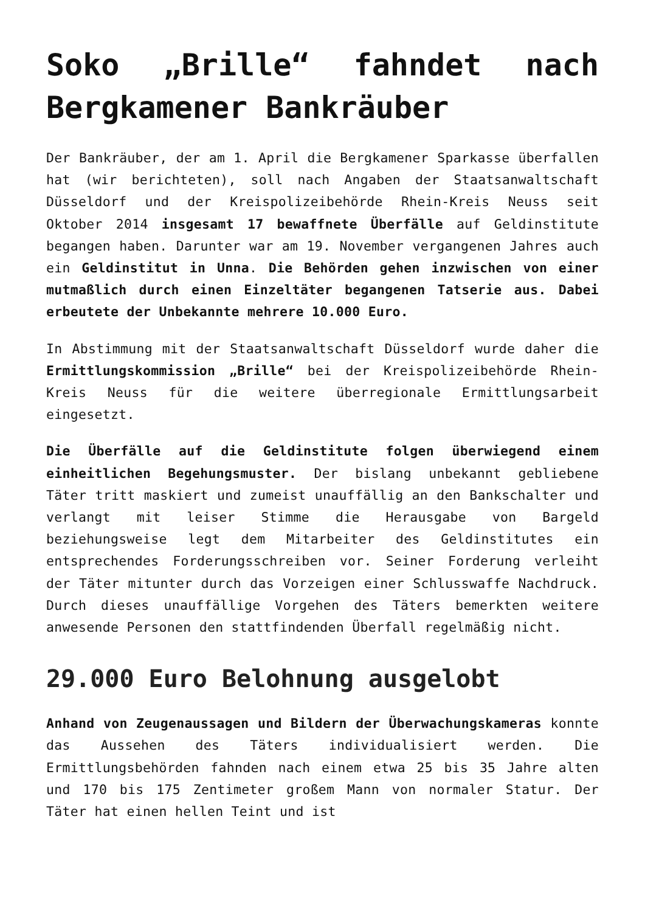Soko „Brille“ fahndet nach Bergkamener Bankräuber
Der Bankräuber, der am 1. April die Bergkamener Sparkasse überfallen hat (wir berichteten), soll nach Angaben der Staatsanwaltschaft Düsseldorf und der Kreispolizeibehörde Rhein-Kreis Neuss seit Oktober 2014 insgesamt 17 bewaffnete Überfälle auf Geldinstitute begangen haben. Darunter war am 19. November vergangenen Jahres auch ein Geldinstitut in Unna. Die Behörden gehen inzwischen von einer mutmaßlich durch einen Einzeltäter begangenen Tatserie aus. Dabei erbeutete der Unbekannte mehrere 10.000 Euro.
In Abstimmung mit der Staatsanwaltschaft Düsseldorf wurde daher die Ermittlungskommission „Brille“ bei der Kreispolizeibehörde Rhein-Kreis Neuss für die weitere überregionale Ermittlungsarbeit eingesetzt.
Die Überfälle auf die Geldinstitute folgen überwiegend einem einheitlichen Begehungsmuster. Der bislang unbekannt gebliebene Täter tritt maskiert und zumeist unauffällig an den Bankschalter und verlangt mit leiser Stimme die Herausgabe von Bargeld beziehungsweise legt dem Mitarbeiter des Geldinstitutes ein entsprechendes Forderungsschreiben vor. Seiner Forderung verleiht der Täter mitunter durch das Vorzeigen einer Schlusswaffe Nachdruck. Durch dieses unauffällige Vorgehen des Täters bemerkten weitere anwesende Personen den stattfindenden Überfall regelmäßig nicht.
29.000 Euro Belohnung ausgelobt
Anhand von Zeugenaussagen und Bildern der Überwachungskameras konnte das Aussehen des Täters individualisiert werden. Die Ermittlungsbehörden fahnden nach einem etwa 25 bis 35 Jahre alten und 170 bis 175 Zentimeter großem Mann von normaler Statur. Der Täter hat einen hellen Teint und ist